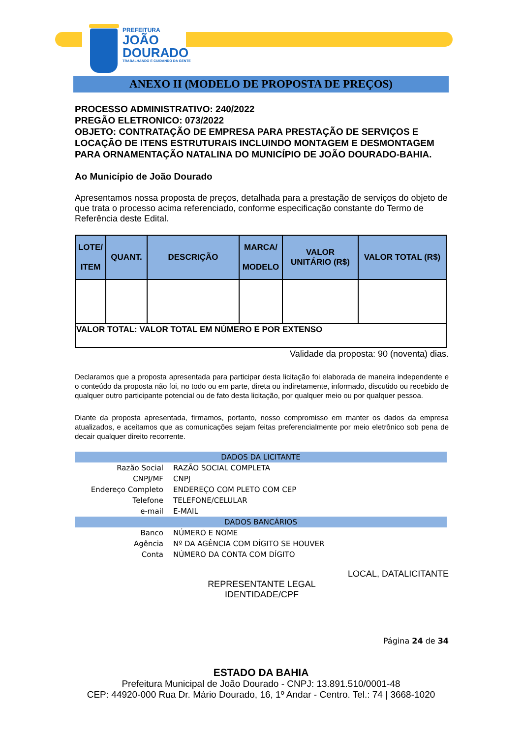PREFEITURA
JOÃO
DOURADO
TRABALHANDO E CUIDANDO DA GENTE
ANEXO II (MODELO DE PROPOSTA DE PREÇOS)
PROCESSO ADMINISTRATIVO: 240/2022
PREGÃO ELETRONICO: 073/2022
OBJETO: CONTRATAÇÃO DE EMPRESA PARA PRESTAÇÃO DE SERVIÇOS E LOCAÇÃO DE ITENS ESTRUTURAIS INCLUINDO MONTAGEM E DESMONTAGEM PARA ORNAMENTAÇÃO NATALINA DO MUNICÍPIO DE JOÃO DOURADO-BAHIA.
Ao Município de João Dourado
Apresentamos nossa proposta de preços, detalhada para a prestação de serviços do objeto de que trata o processo acima referenciado, conforme especificação constante do Termo de Referência deste Edital.
| LOTE/ ITEM | QUANT. | DESCRIÇÃO | MARCA/ MODELO | VALOR UNITÁRIO (R$) | VALOR TOTAL (R$) |
| --- | --- | --- | --- | --- | --- |
| VALOR TOTAL: VALOR TOTAL EM NÚMERO E POR EXTENSO | | | | | |
Validade da proposta: 90 (noventa) dias.
Declaramos que a proposta apresentada para participar desta licitação foi elaborada de maneira independente e o conteúdo da proposta não foi, no todo ou em parte, direta ou indiretamente, informado, discutido ou recebido de qualquer outro participante potencial ou de fato desta licitação, por qualquer meio ou por qualquer pessoa.
Diante da proposta apresentada, firmamos, portanto, nosso compromisso em manter os dados da empresa atualizados, e aceitamos que as comunicações sejam feitas preferencialmente por meio eletrônico sob pena de decair qualquer direito recorrente.
| DADOS DA LICITANTE | |
| Razão Social | RAZÃO SOCIAL COMPLETA |
| CNPJ/MF | CNPJ |
| Endereço Completo | ENDEREÇO COM PLETO COM CEP |
| Telefone | TELEFONE/CELULAR |
| e-mail | E-MAIL |
| DADOS BANCÁRIOS | |
| Banco | NÚMERO E NOME |
| Agência | Nº DA AGÊNCIA COM DÍGITO SE HOUVER |
| Conta | NÚMERO DA CONTA COM DÍGITO |
LOCAL, DATALICITANTE
REPRESENTANTE LEGAL
IDENTIDADE/CPF
Página 24 de 34
ESTADO DA BAHIA
Prefeitura Municipal de João Dourado - CNPJ: 13.891.510/0001-48
CEP: 44920-000 Rua Dr. Mário Dourado, 16, 1º Andar - Centro. Tel.: 74 | 3668-1020